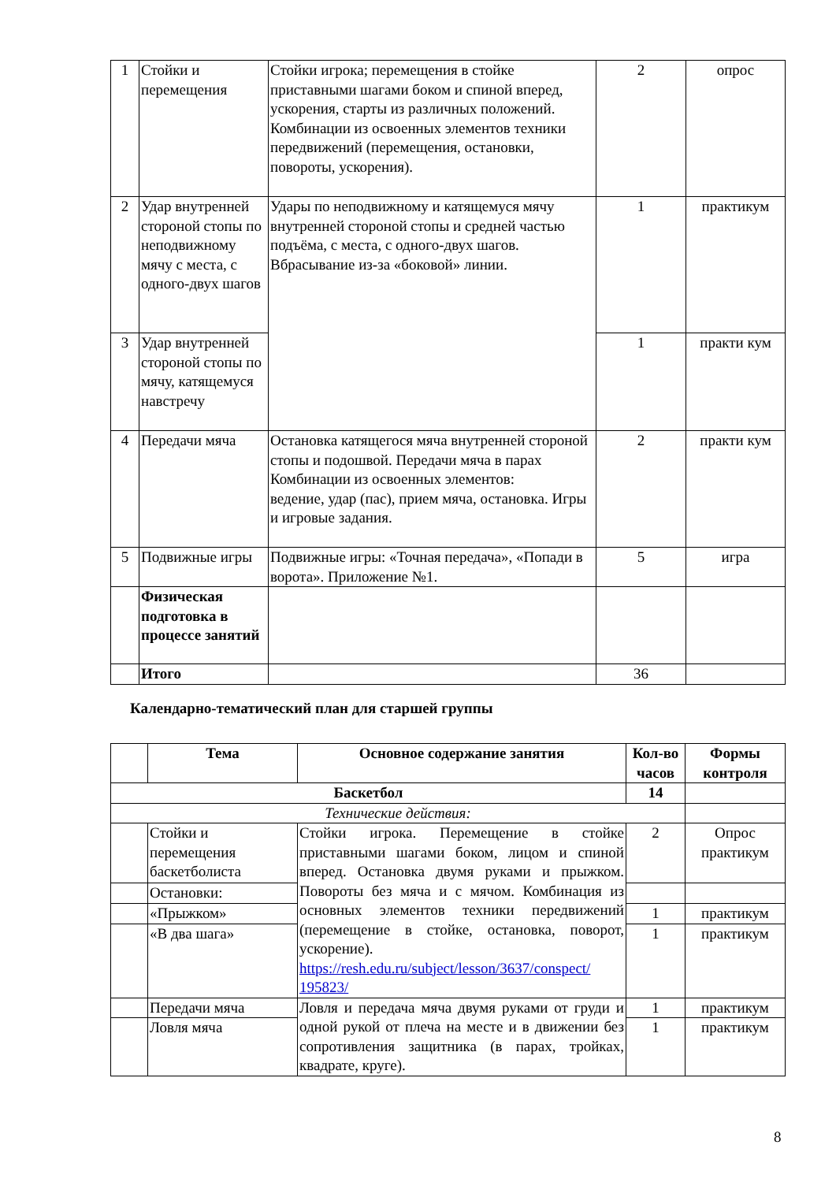| 1 | Стойки и перемещения | Стойки игрока; перемещения в стойке приставными шагами боком и спиной вперед, ускорения, старты из различных положений. Комбинации из освоенных элементов техники передвижений (перемещения, остановки, повороты, ускорения). | 2 | опрос |
| 2 | Удар внутренней стороной стопы по неподвижному мячу с места, с одного-двух шагов | Удары по неподвижному и катящемуся мячу внутренней стороной стопы и средней частью подъёма, с места, с одного-двух шагов. Вбрасывание из-за «боковой» линии. | 1 | практикум |
| 3 | Удар внутренней стороной стопы по мячу, катящемуся навстречу | | 1 | практи кум |
| 4 | Передачи мяча | Остановка катящегося мяча внутренней стороной стопы и подошвой. Передачи мяча в парах Комбинации из освоенных элементов: ведение, удар (пас), прием мяча, остановка. Игры и игровые задания. | 2 | практи кум |
| 5 | Подвижные игры | Подвижные игры: «Точная передача», «Попади в ворота». Приложение №1. | 5 | игра |
| | Физическая подготовка в процессе занятий | | | |
| | Итого | | 36 | |
Календарно-тематический план для старшей группы
| | Тема | Основное содержание занятия | Кол-во часов | Формы контроля |
| --- | --- | --- | --- | --- |
| Баскетбол | | | 14 | |
| Технические действия: | | | | |
| | Стойки и перемещения баскетболиста | Стойки игрока. Перемещение в стойке приставными шагами боком, лицом и спиной вперед. Остановка двумя руками и прыжком. Повороты без мяча и с мячом. Комбинация из основных элементов техники передвижений (перемещение в стойке, остановка, поворот, ускорение). https://resh.edu.ru/subject/lesson/3637/conspect/ 195823/ | 2 | Опрос практикум |
| | Остановки: | | | |
| | «Прыжком» | | 1 | практикум |
| | «В два шага» | | 1 | практикум |
| | Передачи мяча | Ловля и передача мяча двумя руками от груди и одной рукой от плеча на месте и в движении без сопротивления защитника (в парах, тройках, квадрате, круге). | 1 | практикум |
| | Ловля мяча | | 1 | практикум |
8